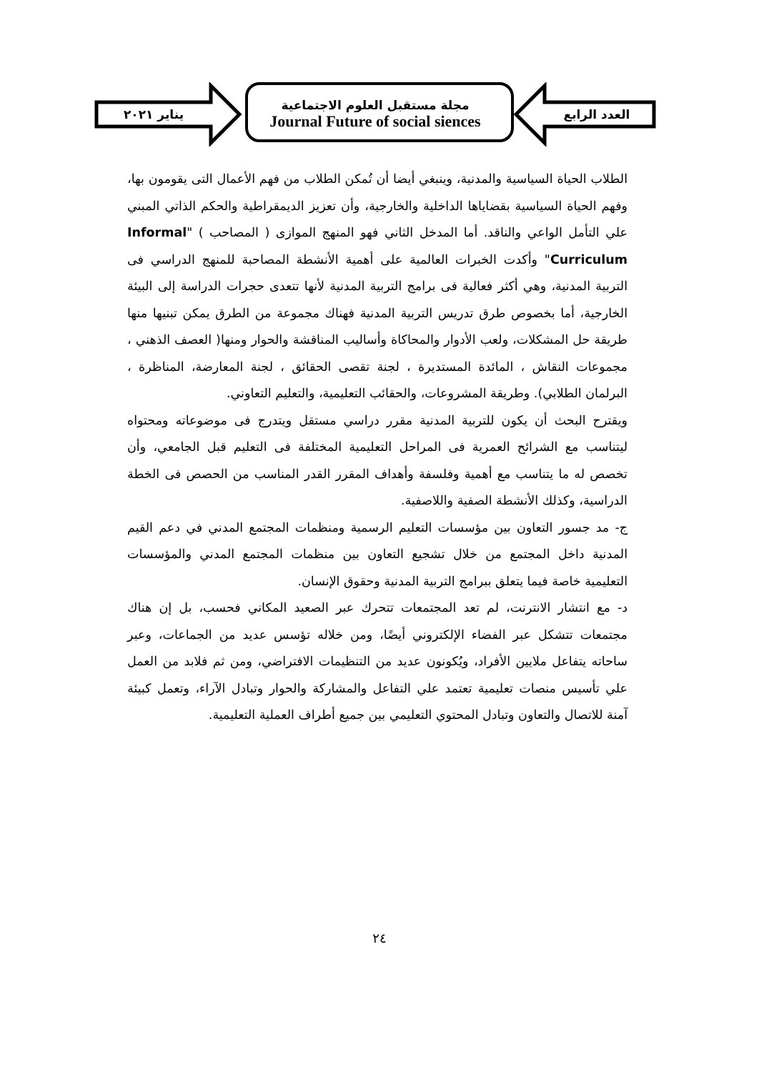يناير ٢٠٢١
مجلة مستقبل العلوم الاجتماعية
Journal Future of social siences
العدد الرابع
الطلاب الحياة السياسية والمدنية، وينبغي أيضا أن تُمكن الطلاب من فهم الأعمال التى يقومون بها، وفهم الحياة السياسية بقضاياها الداخلية والخارجية، وأن تعزيز الديمقراطية والحكم الذاتي المبني علي التأمل الواعي والناقد. أما المدخل الثاني فهو المنهج الموازى ( المصاحب ) "Informal Curriculum" وأكدت الخبرات العالمية على أهمية الأنشطة المصاحبة للمنهج الدراسي فى التربية المدنية، وهي أكثر فعالية فى برامج التربية المدنية لأنها تتعدى حجرات الدراسة إلى البيئة الخارجية، أما بخصوص طرق تدريس التربية المدنية فهناك مجموعة من الطرق يمكن تبنيها منها طريقة حل المشكلات، ولعب الأدوار والمحاكاة وأساليب المناقشة والحوار ومنها( العصف الذهني ، مجموعات النقاش ، المائدة المستديرة ، لجنة تقصى الحقائق ، لجنة المعارضة، المناظرة ، البرلمان الطلابي). وطريقة المشروعات، والحقائب التعليمية، والتعليم التعاوني.
ويقترح البحث أن يكون للتربية المدنية مقرر دراسي مستقل ويتدرج فى موضوعاته ومحتواه ليتناسب مع الشرائح العمرية فى المراحل التعليمية المختلفة فى التعليم قبل الجامعي، وأن تخصص له ما يتناسب مع أهمية وفلسفة وأهداف المقرر القدر المناسب من الحصص فى الخطة الدراسية، وكذلك الأنشطة الصفية واللاصفية.
ج- مد جسور التعاون بين مؤسسات التعليم الرسمية ومنظمات المجتمع المدني في دعم القيم المدنية داخل المجتمع من خلال تشجيع التعاون بين منظمات المجتمع المدني والمؤسسات التعليمية خاصة فيما يتعلق ببرامج التربية المدنية وحقوق الإنسان.
د- مع انتشار الانترنت، لم تعد المجتمعات تتحرك عبر الصعيد المكاني فحسب، بل إن هناك مجتمعات تتشكل عبر الفضاء الإلكتروني أيضًا، ومن خلاله تؤسس عديد من الجماعات، وعبر ساحاته يتفاعل ملايين الأفراد، ويُكونون عديد من التنظيمات الافتراضي، ومن ثم فلابد من العمل علي تأسيس منصات تعليمية تعتمد علي التفاعل والمشاركة والحوار وتبادل الآراء، وتعمل كبيئة آمنة للاتصال والتعاون وتبادل المحتوي التعليمي بين جميع أطراف العملية التعليمية.
٢٤